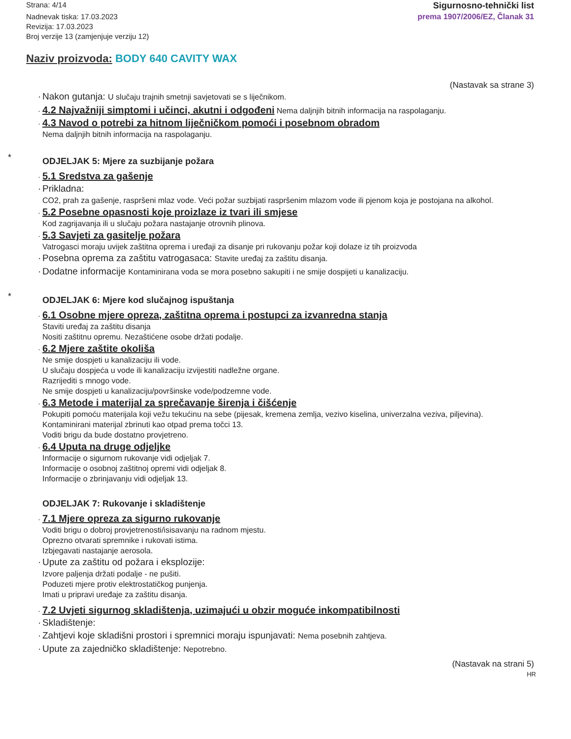Strana: 4/14
Nadnevak tiska: 17.03.2023
Revizija: 17.03.2023
Broj verzije 13 (zamjenjuje verziju 12)
Sigurnosno-tehnički list
prema 1907/2006/EZ, Članak 31
Naziv proizvoda: BODY 640 CAVITY WAX
(Nastavak sa strane 3)
· Nakon gutanja: U slučaju trajnih smetnji savjetovati se s liječnikom.
· 4.2 Najvažniji simptomi i učinci, akutni i odgođeni Nema daljnjih bitnih informacija na raspolaganju.
· 4.3 Navod o potrebi za hitnom liječničkom pomoći i posebnom obradom
Nema daljnjih bitnih informacija na raspolaganju.
* ODJELJAK 5: Mjere za suzbijanje požara
· 5.1 Sredstva za gašenje
· Prikladna:
CO2, prah za gašenje, raspršeni mlaz vode. Veći požar suzbijati raspršenim mlazom vode ili pjenom koja je postojana na alkohol.
· 5.2 Posebne opasnosti koje proizlaze iz tvari ili smjese
Kod zagrijavanja ili u slučaju požara nastajanje otrovnih plinova.
· 5.3 Savjeti za gasitelje požara
Vatrogasci moraju uvijek zaštitna oprema i uređaji za disanje pri rukovanju požar koji dolaze iz tih proizvoda
· Posebna oprema za zaštitu vatrogasaca: Stavite uređaj za zaštitu disanja.
· Dodatne informacije Kontaminirana voda se mora posebno sakupiti i ne smije dospijeti u kanalizaciju.
* ODJELJAK 6: Mjere kod slučajnog ispuštanja
· 6.1 Osobne mjere opreza, zaštitna oprema i postupci za izvanredna stanja
Staviti uređaj za zaštitu disanja
Nositi zaštitnu opremu. Nezaštićene osobe držati podalje.
· 6.2 Mjere zaštite okoliša
Ne smije dospjeti u kanalizaciju ili vode.
U slučaju dospjeća u vode ili kanalizaciju izvijestiti nadležne organe.
Razrijediti s mnogo vode.
Ne smije dospjeti u kanalizaciju/površinske vode/podzemne vode.
· 6.3 Metode i materijal za sprečavanje širenja i čišćenje
Pokupiti pomoću materijala koji vežu tekućinu na sebe (pijesak, kremena zemlja, vezivo kiselina, univerzalna veziva, piljevina).
Kontaminirani materijal zbrinuti kao otpad prema točci 13.
Voditi brigu da bude dostatno provjetreno.
· 6.4 Uputa na druge odjeljke
Informacije o sigurnom rukovanje vidi odjeljak 7.
Informacije o osobnoj zaštitnoj opremi vidi odjeljak 8.
Informacije o zbrinjavanju vidi odjeljak 13.
ODJELJAK 7: Rukovanje i skladištenje
· 7.1 Mjere opreza za sigurno rukovanje
Voditi brigu o dobroj provjetrenosti/isisavanju na radnom mjestu.
Oprezno otvarati spremnike i rukovati istima.
Izbjegavati nastajanje aerosola.
· Upute za zaštitu od požara i eksplozije:
Izvore paljenja držati podalje - ne pušiti.
Poduzeti mjere protiv elektrostatičkog punjenja.
Imati u pripravi uređaje za zaštitu disanja.
· 7.2 Uvjeti sigurnog skladištenja, uzimajući u obzir moguće inkompatibilnosti
· Skladištenje:
· Zahtjevi koje skladišni prostori i spremnici moraju ispunjavati: Nema posebnih zahtjeva.
· Upute za zajedničko skladištenje: Nepotrebno.
(Nastavak na strani 5)
HR